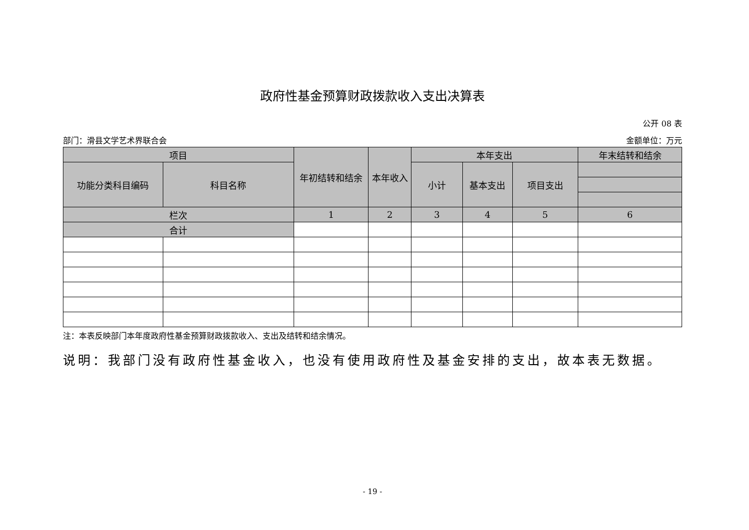政府性基金预算财政拨款收入支出决算表
公开 08 表
部门：滑县文学艺术界联合会 金额单位：万元
| 项目 | | 年初结转和结余 | 本年收入 | 本年支出 | | | 年末结转和结余 |
| --- | --- | --- | --- | --- | --- | --- | --- |
| 功能分类科目编码 | 科目名称 | | | 小计 | 基本支出 | 项目支出 | |
| 栏次 | | 1 | 2 | 3 | 4 | 5 | 6 |
| 合计 | | | | | | | |
注：本表反映部门本年度政府性基金预算财政拨款收入、支出及结转和结余情况。
说明：我部门没有政府性基金收入，也没有使用政府性及基金安排的支出，故本表无数据。
- 19 -